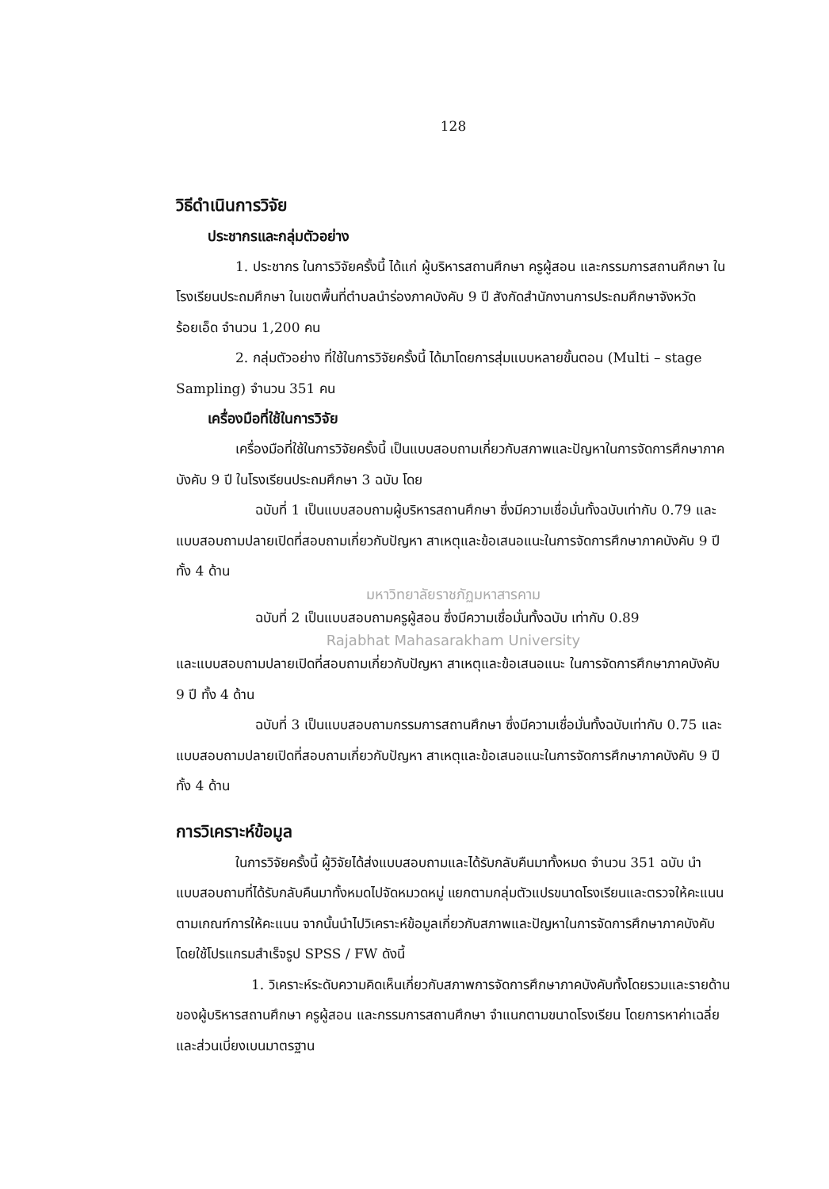128
วิธีดำเนินการวิจัย
ประชากรและกลุ่มตัวอย่าง
1. ประชากร ในการวิจัยครั้งนี้ ได้แก่ ผู้บริหารสถานศึกษา ครูผู้สอน และกรรมการสถานศึกษา ในโรงเรียนประถมศึกษา ในเขตพื้นที่ตำบลนำร่องภาคบังคับ 9 ปี สังกัดสำนักงานการประถมศึกษาจังหวัดร้อยเอ็ด จำนวน 1,200 คน
2. กลุ่มตัวอย่าง ที่ใช้ในการวิจัยครั้งนี้ ได้มาโดยการสุ่มแบบหลายขั้นตอน (Multi – stage Sampling) จำนวน 351 คน
เครื่องมือที่ใช้ในการวิจัย
เครื่องมือที่ใช้ในการวิจัยครั้งนี้ เป็นแบบสอบถามเกี่ยวกับสภาพและปัญหาในการจัดการศึกษาภาคบังคับ 9 ปี ในโรงเรียนประถมศึกษา 3 ฉบับ โดย
ฉบับที่ 1 เป็นแบบสอบถามผู้บริหารสถานศึกษา ซึ่งมีความเชื่อมั่นทั้งฉบับเท่ากับ 0.79 และแบบสอบถามปลายเปิดที่สอบถามเกี่ยวกับปัญหา สาเหตุและข้อเสนอแนะในการจัดการศึกษาภาคบังคับ 9 ปี ทั้ง 4 ด้าน
มหาวิทยาลัยราชภัฏมหาสารคาม
ฉบับที่ 2 เป็นแบบสอบถามครูผู้สอน ซึ่งมีความเชื่อมั่นทั้งฉบับ เท่ากับ 0.89
Rajabhat Mahasarakham University
และแบบสอบถามปลายเปิดที่สอบถามเกี่ยวกับปัญหา สาเหตุและข้อเสนอแนะ ในการจัดการศึกษาภาคบังคับ 9 ปี ทั้ง 4 ด้าน
ฉบับที่ 3 เป็นแบบสอบถามกรรมการสถานศึกษา ซึ่งมีความเชื่อมั่นทั้งฉบับเท่ากับ 0.75 และแบบสอบถามปลายเปิดที่สอบถามเกี่ยวกับปัญหา สาเหตุและข้อเสนอแนะในการจัดการศึกษาภาคบังคับ 9 ปี ทั้ง 4 ด้าน
การวิเคราะห์ข้อมูล
ในการวิจัยครั้งนี้ ผู้วิจัยได้ส่งแบบสอบถามและได้รับกลับคืนมาทั้งหมด จำนวน 351 ฉบับ นำแบบสอบถามที่ได้รับกลับคืนมาทั้งหมดไปจัดหมวดหมู่ แยกตามกลุ่มตัวแปรขนาดโรงเรียนและตรวจให้คะแนนตามเกณฑ์การให้คะแนน จากนั้นนำไปวิเคราะห์ข้อมูลเกี่ยวกับสภาพและปัญหาในการจัดการศึกษาภาคบังคับ โดยใช้โปรแกรมสำเร็จรูป SPSS / FW ดังนี้
1. วิเคราะห์ระดับความคิดเห็นเกี่ยวกับสภาพการจัดการศึกษาภาคบังคับทั้งโดยรวมและรายด้านของผู้บริหารสถานศึกษา ครูผู้สอน และกรรมการสถานศึกษา จำแนกตามขนาดโรงเรียน โดยการหาค่าเฉลี่ยและส่วนเบี่ยงเบนมาตรฐาน